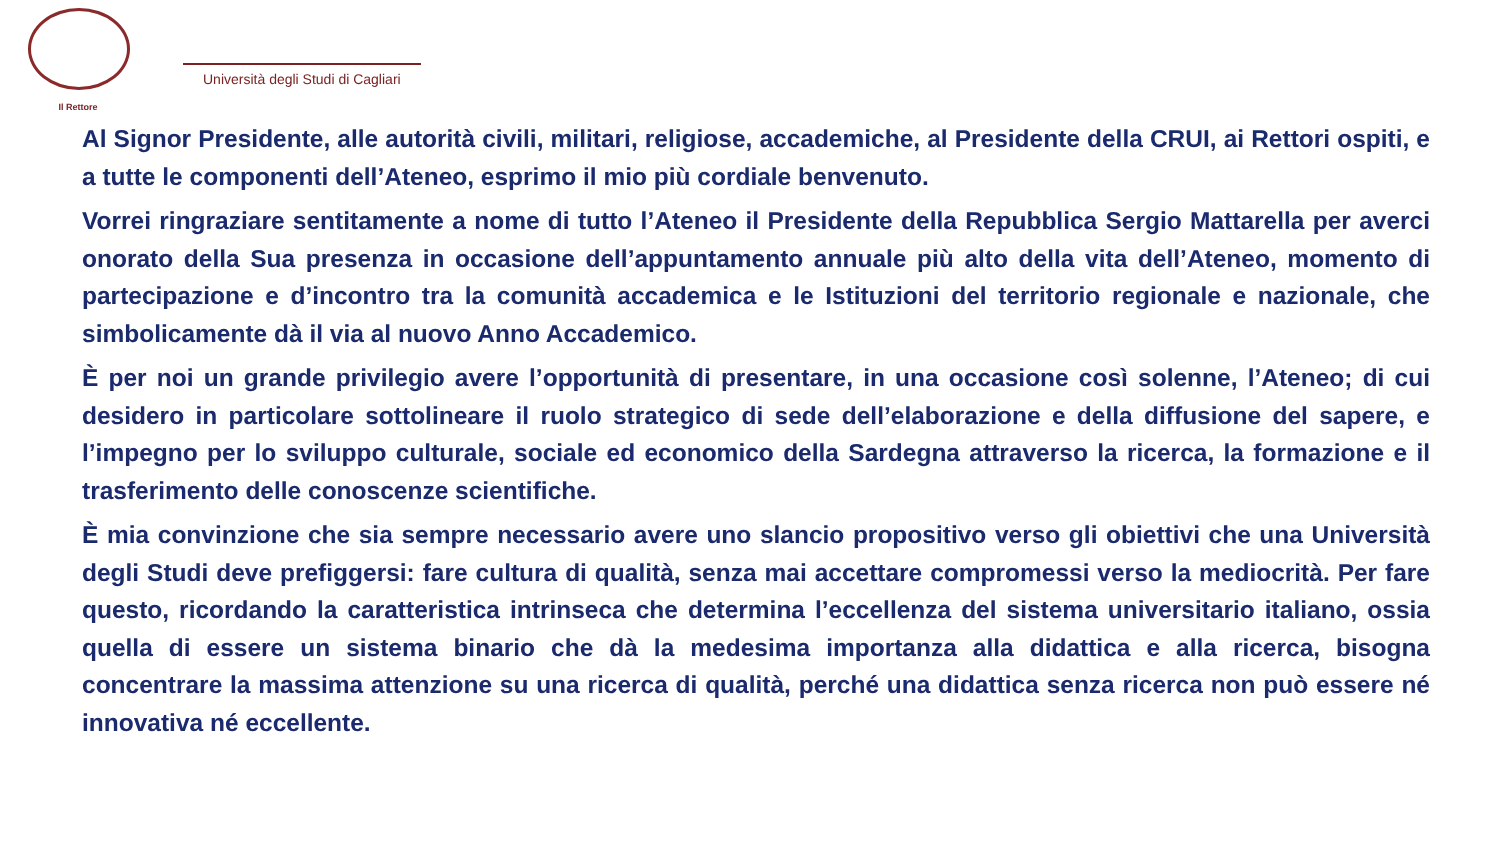Il Rettore
Università degli Studi di Cagliari
Al Signor Presidente, alle autorità civili, militari, religiose, accademiche, al Presidente della CRUI, ai Rettori ospiti, e a tutte le componenti dell’Ateneo, esprimo il mio più cordiale benvenuto.
Vorrei ringraziare sentitamente a nome di tutto l’Ateneo il Presidente della Repubblica Sergio Mattarella per averci onorato della Sua presenza in occasione dell’appuntamento annuale più alto della vita dell’Ateneo, momento di partecipazione e d’incontro tra la comunità accademica e le Istituzioni del territorio regionale e nazionale, che simbolicamente dà il via al nuovo Anno Accademico.
È per noi un grande privilegio avere l’opportunità di presentare, in una occasione così solenne, l’Ateneo; di cui desidero in particolare sottolineare il ruolo strategico di sede dell’elaborazione e della diffusione del sapere, e l’impegno per lo sviluppo culturale, sociale ed economico della Sardegna attraverso la ricerca, la formazione e il trasferimento delle conoscenze scientifiche.
È mia convinzione che sia sempre necessario avere uno slancio propositivo verso gli obiettivi che una Università degli Studi deve prefiggersi: fare cultura di qualità, senza mai accettare compromessi verso la mediocrità. Per fare questo, ricordando la caratteristica intrinseca che determina l’eccellenza del sistema universitario italiano, ossia quella di essere un sistema binario che dà la medesima importanza alla didattica e alla ricerca, bisogna concentrare la massima attenzione su una ricerca di qualità, perché una didattica senza ricerca non può essere né innovativa né eccellente.